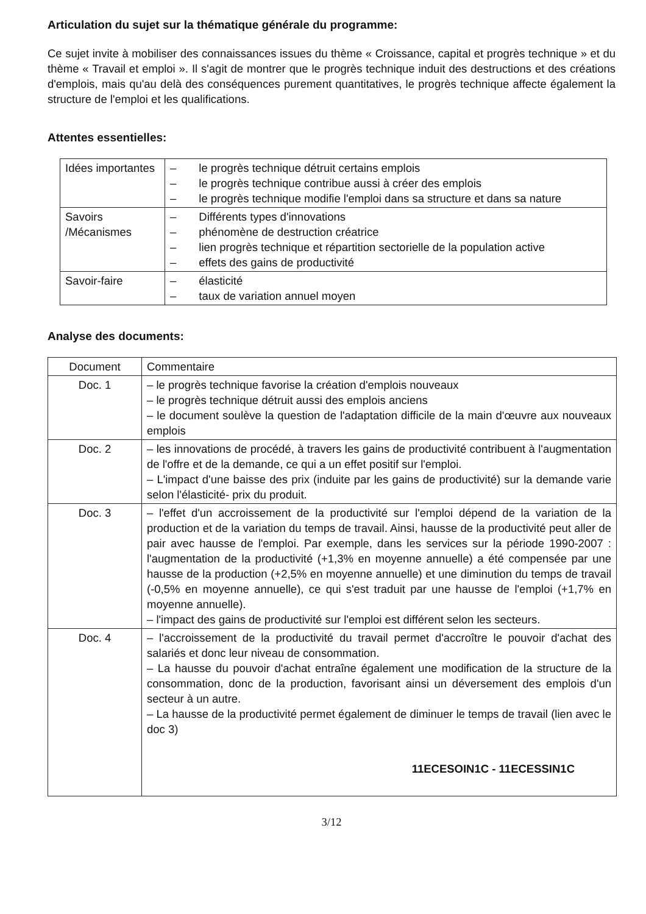Articulation du sujet sur la thématique générale du programme:
Ce sujet invite à mobiliser des connaissances issues du thème « Croissance, capital et progrès technique » et du thème « Travail et emploi ». Il s'agit de montrer que le progrès technique induit des destructions et des créations d'emplois, mais qu'au delà des conséquences purement quantitatives, le progrès technique affecte également la structure de l'emploi et les qualifications.
Attentes essentielles:
| Idées importantes | – le progrès technique détruit certains emplois – le progrès technique contribue aussi à créer des emplois – le progrès technique modifie l'emploi dans sa structure et dans sa nature |
| Savoirs /Mécanismes | – Différents types d'innovations – phénomène de destruction créatrice – lien progrès technique et répartition sectorielle de la population active – effets des gains de productivité |
| Savoir-faire | – élasticité – taux de variation annuel moyen |
Analyse des documents:
| Document | Commentaire |
| --- | --- |
| Doc. 1 | – le progrès technique favorise la création d'emplois nouveaux – le progrès technique détruit aussi des emplois anciens – le document soulève la question de l'adaptation difficile de la main d'œuvre aux nouveaux emplois |
| Doc. 2 | – les innovations de procédé, à travers les gains de productivité contribuent à l'augmentation de l'offre et de la demande, ce qui a un effet positif sur l'emploi. – L'impact d'une baisse des prix (induite par les gains de productivité) sur la demande varie selon l'élasticité- prix du produit. |
| Doc. 3 | – l'effet d'un accroissement de la productivité sur l'emploi dépend de la variation de la production et de la variation du temps de travail. Ainsi, hausse de la productivité peut aller de pair avec hausse de l'emploi. Par exemple, dans les services sur la période 1990-2007 : l'augmentation de la productivité (+1,3% en moyenne annuelle) a été compensée par une hausse de la production (+2,5% en moyenne annuelle) et une diminution du temps de travail (-0,5% en moyenne annuelle), ce qui s'est traduit par une hausse de l'emploi (+1,7% en moyenne annuelle). – l'impact des gains de productivité sur l'emploi est différent selon les secteurs. |
| Doc. 4 | – l'accroissement de la productivité du travail permet d'accroître le pouvoir d'achat des salariés et donc leur niveau de consommation. – La hausse du pouvoir d'achat entraîne également une modification de la structure de la consommation, donc de la production, favorisant ainsi un déversement des emplois d'un secteur à un autre. – La hausse de la productivité permet également de diminuer le temps de travail (lien avec le doc 3) 11ECESOIN1C - 11ECESSIN1C |
3/12